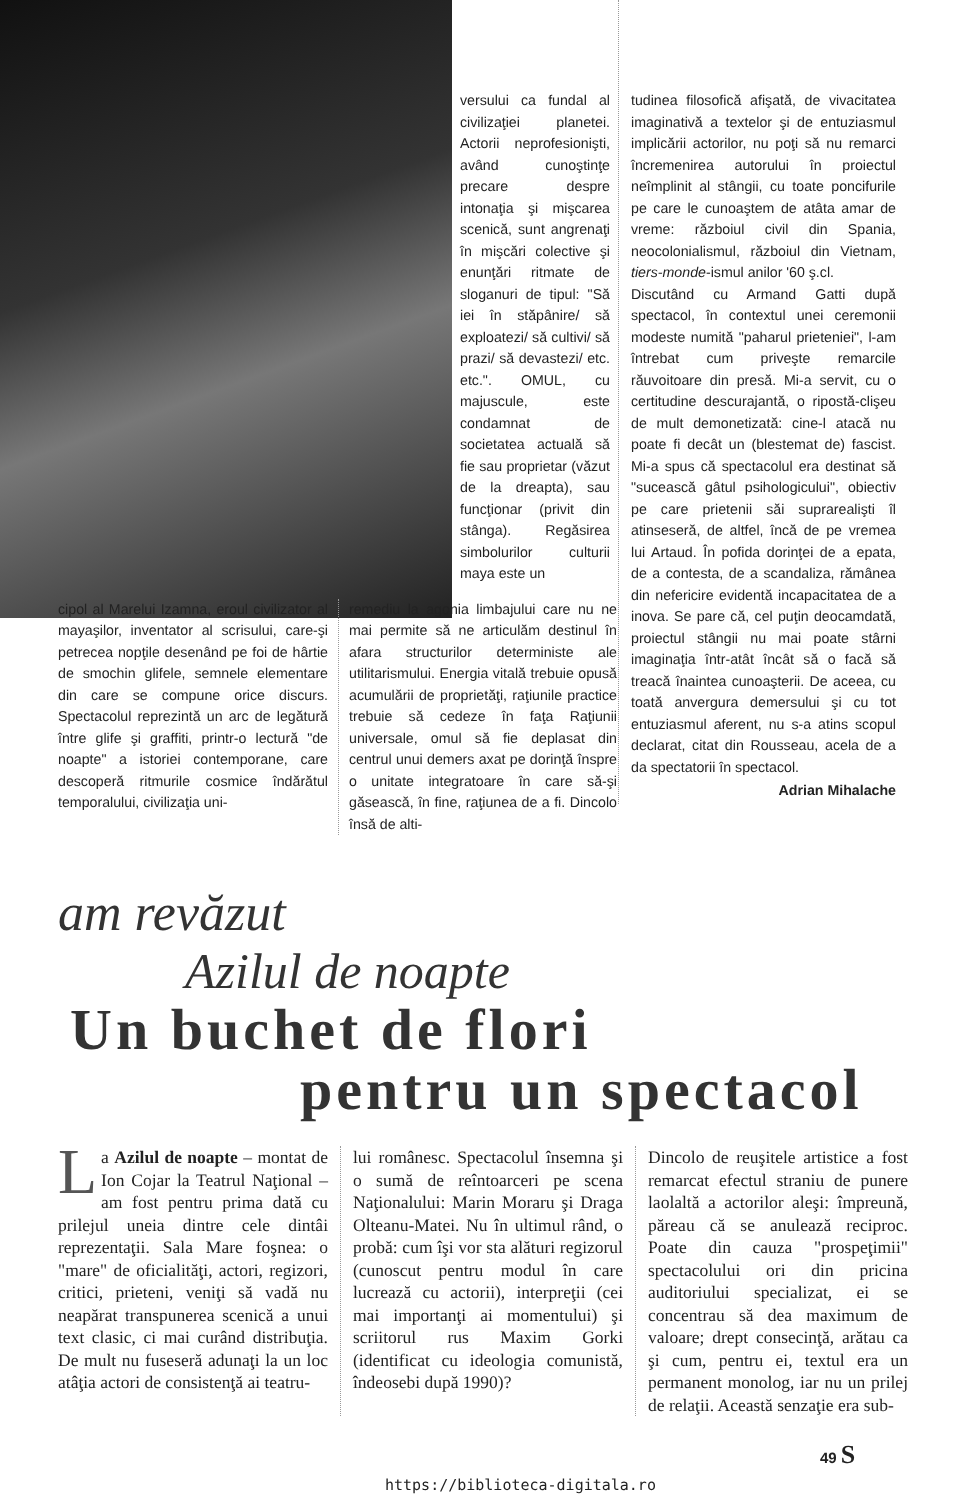versului ca fundal al civilizaţiei planetei. Actorii neprofesionişti, având cunoştinţe precare despre intonaţia şi mişcarea scenică, sunt angrenaţi în mişcări colective şi enunţări ritmate de sloganuri de tipul: "Să iei în stăpânire/ să exploatezi/ să cultivi/ să prazi/ să devastezi/ etc. etc.". OMUL, cu majuscule, este condamnat de societatea actuală să fie sau proprietar (văzut de la dreapta), sau funcţionar (privit din stânga). Regăsirea simbolurilor culturii maya este un
tudinea filosofică afişată, de vivacitatea imaginativă a textelor şi de entuziasmul implicării actorilor, nu poţi să nu remarci încremenirea autorului în proiectul neîmplinit al stângii, cu toate poncifurile pe care le cunoaştem de atâta amar de vreme: războiul civil din Spania, neocolonialismul, războiul din Vietnam, tiers-monde-ismul anilor '60 ş.cl.
Discutând cu Armand Gatti după spectacol, în contextul unei ceremonii modeste numită "paharul prieteniei", l-am întrebat cum priveşte remarcile răuvoitoare din presă. Mi-a servit, cu o certitudine descurajantă, o ripostă-clişeu de mult demonetizată: cine-l atacă nu poate fi decât un (blestemat de) fascist. Mi-a spus că spectacolul era destinat să "sucească gâtul psihologicului", obiectiv pe care prietenii săi suprarealişti îl atinseseră, de altfel, încă de pe vremea lui Artaud. În pofida dorinţei de a epata, de a contesta, de a scandaliza, rămânea din nefericire evidentă incapacitatea de a inova. Se pare că, cel puţin deocamdată, proiectul stângii nu mai poate stârni imaginaţia într-atât încât să o facă să treacă înaintea cunoaşterii. De aceea, cu toată anvergura demersului şi cu tot entuziasmul aferent, nu s-a atins scopul declarat, citat din Rousseau, acela de a da spectatorii în spectacol.
Adrian Mihalache
cipol al Marelui Izamna, eroul civilizator al mayaşilor, inventator al scrisului, care-şi petrecea nopţile desenând pe foi de hârtie de smochin glifele, semnele elementare din care se compune orice discurs. Spectacolul reprezintă un arc de legătură între glife şi graffiti, printr-o lectură "de noapte" a istoriei contemporane, care descoperă ritmurile cosmice îndărătul temporalului, civilizaţia uni-
remediu la agonia limbajului care nu ne mai permite să ne articulăm destinul în afara structurilor deterministe ale utilitarismului. Energia vitală trebuie opusă acumulării de proprietăţi, raţiunile practice trebuie să cedeze în faţa Raţiunii universale, omul să fie deplasat din centrul unui demers axat pe dorinţă înspre o unitate integratoare în care să-şi găsească, în fine, raţiunea de a fi. Dincolo însă de alti-
am revăzut
Azilul de noapte
Un buchet de flori
pentru un spectacol
La Azilul de noapte – montat de Ion Cojar la Teatrul Naţional – am fost pentru prima dată cu prilejul uneia dintre cele dintâi reprezentaţii. Sala Mare foşnea: o "mare" de oficialităţi, actori, regizori, critici, prieteni, veniţi să vadă nu neapărat transpunerea scenică a unui text clasic, ci mai curând distribuţia. De mult nu fuseseră adunaţi la un loc atâţia actori de consistenţă ai teatru-
lui românesc. Spectacolul însemna şi o sumă de reîntoarceri pe scena Naţionalului: Marin Moraru şi Draga Olteanu-Matei. Nu în ultimul rând, o probă: cum îşi vor sta alături regizorul (cunoscut pentru modul în care lucrează cu actorii), interpreţii (cei mai importanţi ai momentului) şi scriitorul rus Maxim Gorki (identificat cu ideologia comunistă, îndeosebi după 1990)?
Dincolo de reuşitele artistice a fost remarcat efectul straniu de punere laolaltă a actorilor aleşi: împreună, păreau că se anulează reciproc. Poate din cauza "prospeţimii" spectacolului ori din pricina auditoriului specializat, ei se concentrau să dea maximum de valoare; drept consecinţă, arătau ca şi cum, pentru ei, textul era un permanent monolog, iar nu un prilej de relaţii. Această senzaţie era sub-
49 S
https://biblioteca-digitala.ro